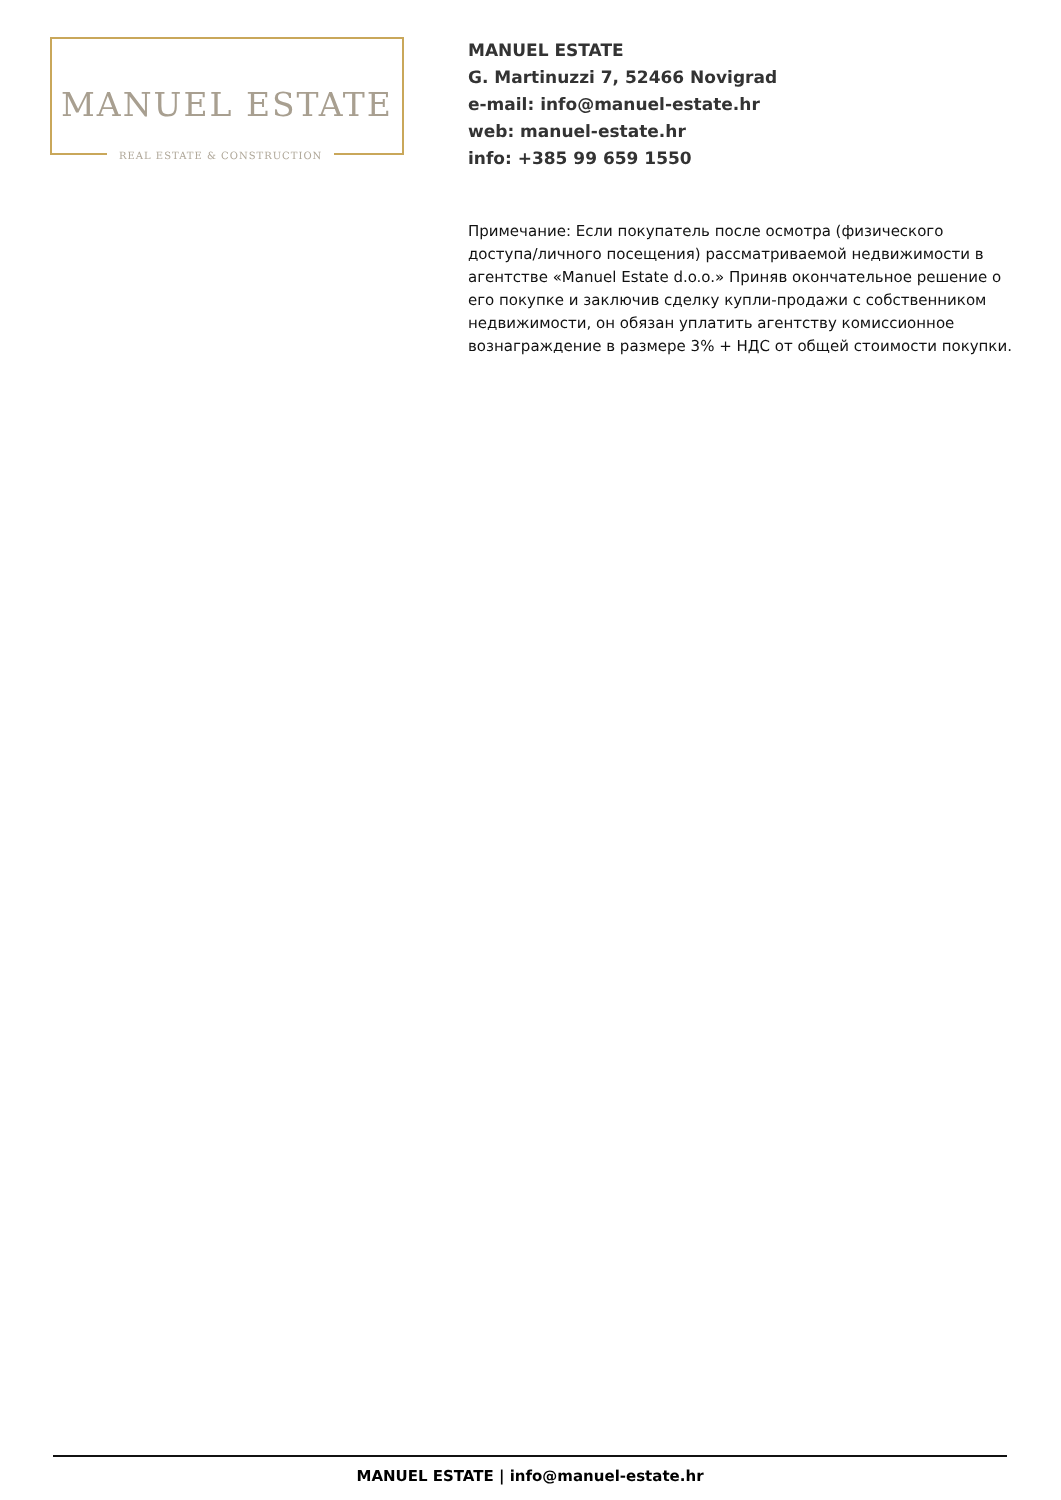MANUEL ESTATE
REAL ESTATE & CONSTRUCTION
MANUEL ESTATE
G. Martinuzzi 7, 52466 Novigrad
e-mail: info@manuel-estate.hr
web: manuel-estate.hr
info: +385 99 659 1550
Примечание: Если покупатель после осмотра (физического доступа/личного посещения) рассматриваемой недвижимости в агентстве «Manuel Estate d.o.o.» Приняв окончательное решение о его покупке и заключив сделку купли-продажи с собственником недвижимости, он обязан уплатить агентству комиссионное вознаграждение в размере 3% + НДС от общей стоимости покупки.
MANUEL ESTATE | info@manuel-estate.hr